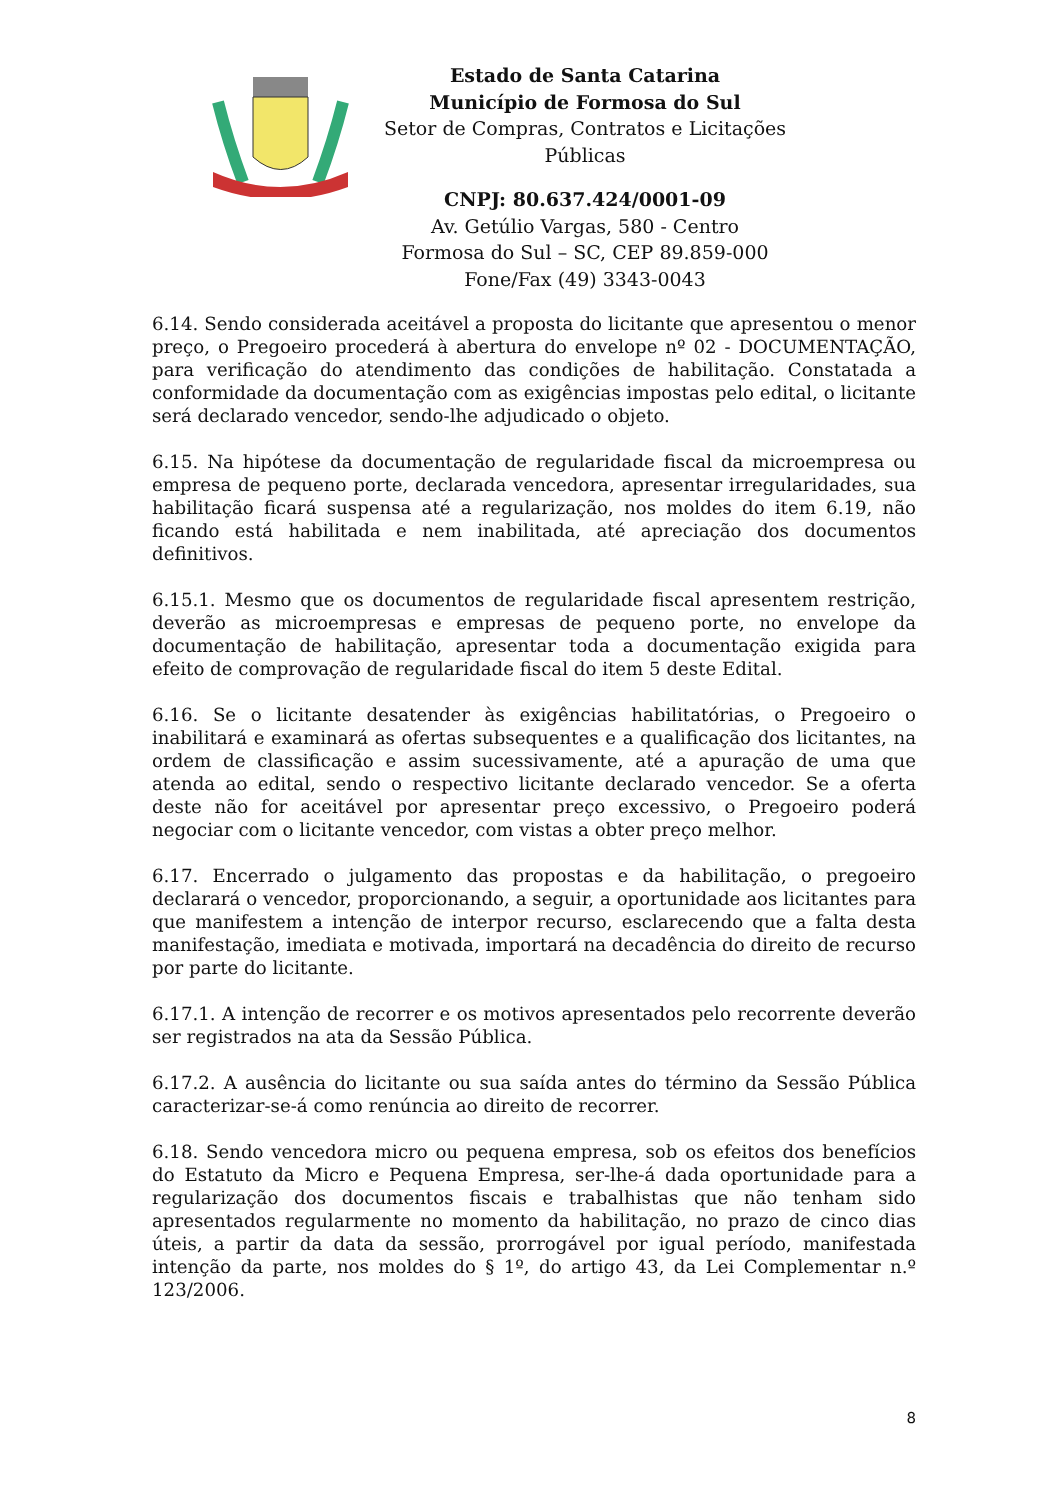Estado de Santa Catarina
Município de Formosa do Sul
Setor de Compras, Contratos e Licitações Públicas
CNPJ: 80.637.424/0001-09
Av. Getúlio Vargas, 580 - Centro
Formosa do Sul – SC, CEP 89.859-000
Fone/Fax (49) 3343-0043
6.14. Sendo considerada aceitável a proposta do licitante que apresentou o menor preço, o Pregoeiro procederá à abertura do envelope nº 02 - DOCUMENTAÇÃO, para verificação do atendimento das condições de habilitação. Constatada a conformidade da documentação com as exigências impostas pelo edital, o licitante será declarado vencedor, sendo-lhe adjudicado o objeto.
6.15. Na hipótese da documentação de regularidade fiscal da microempresa ou empresa de pequeno porte, declarada vencedora, apresentar irregularidades, sua habilitação ficará suspensa até a regularização, nos moldes do item 6.19, não ficando está habilitada e nem inabilitada, até apreciação dos documentos definitivos.
6.15.1. Mesmo que os documentos de regularidade fiscal apresentem restrição, deverão as microempresas e empresas de pequeno porte, no envelope da documentação de habilitação, apresentar toda a documentação exigida para efeito de comprovação de regularidade fiscal do item 5 deste Edital.
6.16. Se o licitante desatender às exigências habilitatórias, o Pregoeiro o inabilitará e examinará as ofertas subsequentes e a qualificação dos licitantes, na ordem de classificação e assim sucessivamente, até a apuração de uma que atenda ao edital, sendo o respectivo licitante declarado vencedor. Se a oferta deste não for aceitável por apresentar preço excessivo, o Pregoeiro poderá negociar com o licitante vencedor, com vistas a obter preço melhor.
6.17. Encerrado o julgamento das propostas e da habilitação, o pregoeiro declarará o vencedor, proporcionando, a seguir, a oportunidade aos licitantes para que manifestem a intenção de interpor recurso, esclarecendo que a falta desta manifestação, imediata e motivada, importará na decadência do direito de recurso por parte do licitante.
6.17.1. A intenção de recorrer e os motivos apresentados pelo recorrente deverão ser registrados na ata da Sessão Pública.
6.17.2. A ausência do licitante ou sua saída antes do término da Sessão Pública caracterizar-se-á como renúncia ao direito de recorrer.
6.18. Sendo vencedora micro ou pequena empresa, sob os efeitos dos benefícios do Estatuto da Micro e Pequena Empresa, ser-lhe-á dada oportunidade para a regularização dos documentos fiscais e trabalhistas que não tenham sido apresentados regularmente no momento da habilitação, no prazo de cinco dias úteis, a partir da data da sessão, prorrogável por igual período, manifestada intenção da parte, nos moldes do § 1º, do artigo 43, da Lei Complementar n.º 123/2006.
8